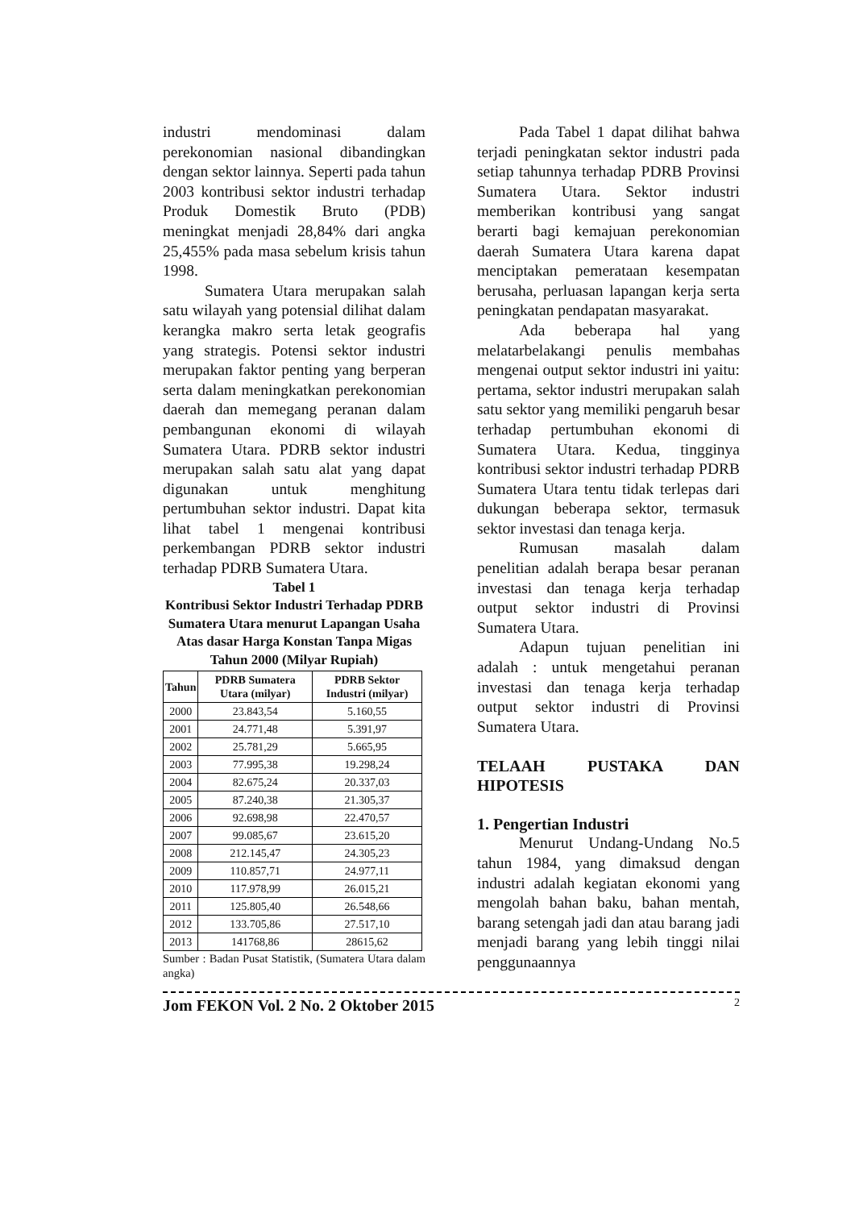industri mendominasi dalam perekonomian nasional dibandingkan dengan sektor lainnya. Seperti pada tahun 2003 kontribusi sektor industri terhadap Produk Domestik Bruto (PDB) meningkat menjadi 28,84% dari angka 25,455% pada masa sebelum krisis tahun 1998.
Sumatera Utara merupakan salah satu wilayah yang potensial dilihat dalam kerangka makro serta letak geografis yang strategis. Potensi sektor industri merupakan faktor penting yang berperan serta dalam meningkatkan perekonomian daerah dan memegang peranan dalam pembangunan ekonomi di wilayah Sumatera Utara. PDRB sektor industri merupakan salah satu alat yang dapat digunakan untuk menghitung pertumbuhan sektor industri. Dapat kita lihat tabel 1 mengenai kontribusi perkembangan PDRB sektor industri terhadap PDRB Sumatera Utara.
Tabel 1
Kontribusi Sektor Industri Terhadap PDRB Sumatera Utara menurut Lapangan Usaha Atas dasar Harga Konstan Tanpa Migas Tahun 2000 (Milyar Rupiah)
| Tahun | PDRB Sumatera Utara (milyar) | PDRB Sektor Industri (milyar) |
| --- | --- | --- |
| 2000 | 23.843,54 | 5.160,55 |
| 2001 | 24.771,48 | 5.391,97 |
| 2002 | 25.781,29 | 5.665,95 |
| 2003 | 77.995,38 | 19.298,24 |
| 2004 | 82.675,24 | 20.337,03 |
| 2005 | 87.240,38 | 21.305,37 |
| 2006 | 92.698,98 | 22.470,57 |
| 2007 | 99.085,67 | 23.615,20 |
| 2008 | 212.145,47 | 24.305,23 |
| 2009 | 110.857,71 | 24.977,11 |
| 2010 | 117.978,99 | 26.015,21 |
| 2011 | 125.805,40 | 26.548,66 |
| 2012 | 133.705,86 | 27.517,10 |
| 2013 | 141768,86 | 28615,62 |
Sumber : Badan Pusat Statistik, (Sumatera Utara dalam angka)
Pada Tabel 1 dapat dilihat bahwa terjadi peningkatan sektor industri pada setiap tahunnya terhadap PDRB Provinsi Sumatera Utara. Sektor industri memberikan kontribusi yang sangat berarti bagi kemajuan perekonomian daerah Sumatera Utara karena dapat menciptakan pemerataan kesempatan berusaha, perluasan lapangan kerja serta peningkatan pendapatan masyarakat.
Ada beberapa hal yang melatarbelakangi penulis membahas mengenai output sektor industri ini yaitu: pertama, sektor industri merupakan salah satu sektor yang memiliki pengaruh besar terhadap pertumbuhan ekonomi di Sumatera Utara. Kedua, tingginya kontribusi sektor industri terhadap PDRB Sumatera Utara tentu tidak terlepas dari dukungan beberapa sektor, termasuk sektor investasi dan tenaga kerja.
Rumusan masalah dalam penelitian adalah berapa besar peranan investasi dan tenaga kerja terhadap output sektor industri di Provinsi Sumatera Utara.
Adapun tujuan penelitian ini adalah : untuk mengetahui peranan investasi dan tenaga kerja terhadap output sektor industri di Provinsi Sumatera Utara.
TELAAH PUSTAKA DAN HIPOTESIS
1. Pengertian Industri
Menurut Undang-Undang No.5 tahun 1984, yang dimaksud dengan industri adalah kegiatan ekonomi yang mengolah bahan baku, bahan mentah, barang setengah jadi dan atau barang jadi menjadi barang yang lebih tinggi nilai penggunaannya
Jom FEKON Vol. 2 No. 2 Oktober 2015 2